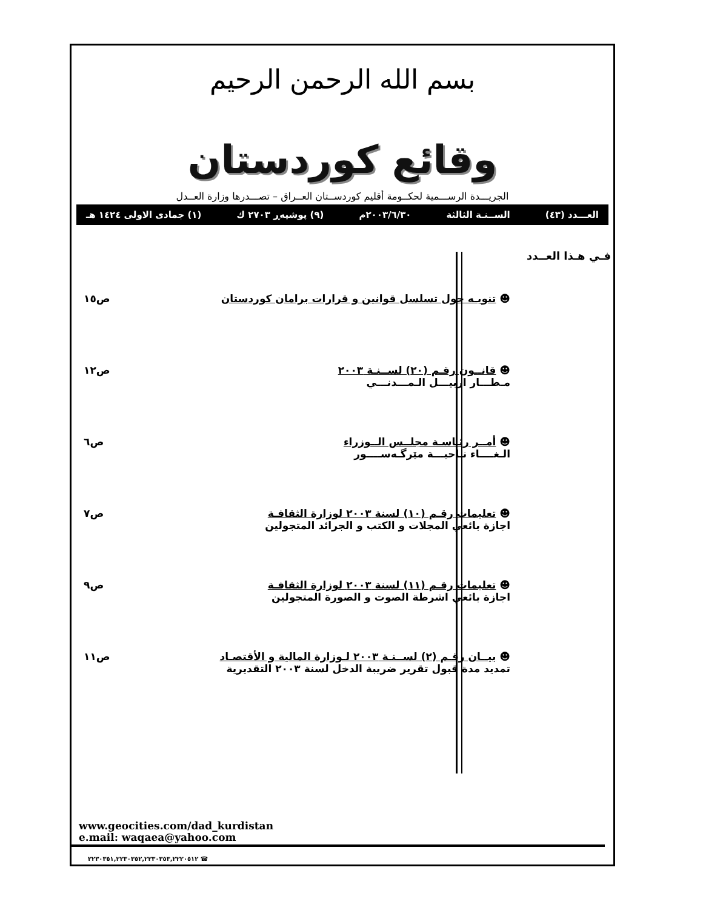بسم الله الرحمن الرحيم
وقائع كوردستان
الجريـــدة الرســـمية لحكــومة أقليم كوردســتان العــراق – تصـــدرها وزارة العــدل
العـــدد (٤٣) الســنـة الثالثة ٢٠٠٣/٦/٣٠م (٩) پوشپەڕ ٢٧٠٣ ك (١) جمادى الاولى ١٤٢٤ هـ
فـي هـذا العــدد
☻ تنويـه حول تسلسل قوانين و قرارات برامان كوردستان
ص١٥
☻ قانــون رقـم (٢٠) لســنـة ٢٠٠٣
مـطـــار اربيـــل الـمـــدنـــي
ص١٢
☻ أمــر رئـاسـة مجلــس الــوزراء
الـغــــاء نـاحيـــة مێرگـەســــور
ص٦
☻ تعليمات رقـم (١٠) لسنة ٢٠٠٣ لوزارة الثقافـة
اجازة بائعي المجلات و الكتب و الجرائد المتجولين
ص٧
☻ تعليمات رقـم (١١) لسنة ٢٠٠٣ لوزارة الثقافـة
اجازة بائعي اشرطة الصوت و الصورة المتجولين
ص٩
☻ بيــان رقـم (٢) لســنـة ٢٠٠٣ لـوزارة المالية و الأقتصـاد
تمديد مدة قبول تقرير ضريبة الدخل لسنة ٢٠٠٣ التقديرية
ص١١
www.geocities.com/dad_kurdistan
e.mail: waqaea@yahoo.com
٢٢٣٠٣٥١,٢٢٣٠٣٥٢,٢٢٣٠٣٥٣,٢٢٢٠٥١٢ ☎